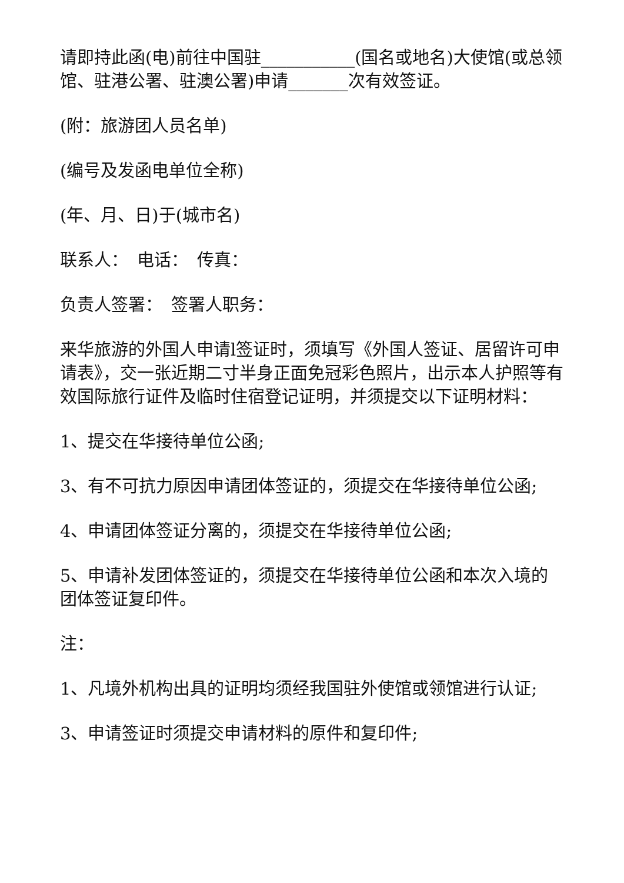请即持此函(电)前往中国驻___________(国名或地名)大使馆(或总领馆、驻港公署、驻澳公署)申请_______次有效签证。
(附：旅游团人员名单)
(编号及发函电单位全称)
(年、月、日)于(城市名)
联系人：　电话：　传真：
负责人签署：　签署人职务：
来华旅游的外国人申请l签证时，须填写《外国人签证、居留许可申请表》，交一张近期二寸半身正面免冠彩色照片，出示本人护照等有效国际旅行证件及临时住宿登记证明，并须提交以下证明材料：
1、提交在华接待单位公函;
3、有不可抗力原因申请团体签证的，须提交在华接待单位公函;
4、申请团体签证分离的，须提交在华接待单位公函;
5、申请补发团体签证的，须提交在华接待单位公函和本次入境的团体签证复印件。
注：
1、凡境外机构出具的证明均须经我国驻外使馆或领馆进行认证;
3、申请签证时须提交申请材料的原件和复印件;